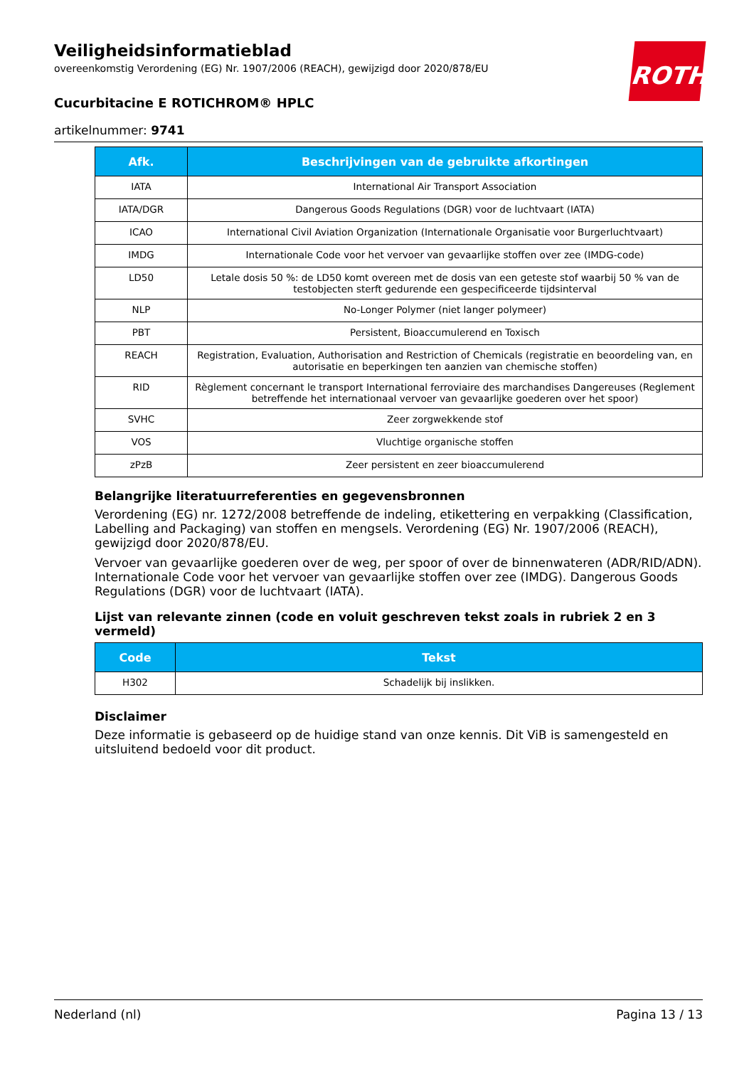ROTH
Veiligheidsinformatieblad
overeenkomstig Verordening (EG) Nr. 1907/2006 (REACH), gewijzigd door 2020/878/EU
Cucurbitacine E ROTICHROM® HPLC
artikelnummer: 9741
| Afk. | Beschrijvingen van de gebruikte afkortingen |
| --- | --- |
| IATA | International Air Transport Association |
| IATA/DGR | Dangerous Goods Regulations (DGR) voor de luchtvaart (IATA) |
| ICAO | International Civil Aviation Organization (Internationale Organisatie voor Burgerluchtvaart) |
| IMDG | Internationale Code voor het vervoer van gevaarlijke stoffen over zee (IMDG-code) |
| LD50 | Letale dosis 50 %: de LD50 komt overeen met de dosis van een geteste stof waarbij 50 % van de testobjecten sterft gedurende een gespecificeerde tijdsinterval |
| NLP | No-Longer Polymer (niet langer polymeer) |
| PBT | Persistent, Bioaccumulerend en Toxisch |
| REACH | Registration, Evaluation, Authorisation and Restriction of Chemicals (registratie en beoordeling van, en autorisatie en beperkingen ten aanzien van chemische stoffen) |
| RID | Règlement concernant le transport International ferroviaire des marchandises Dangereuses (Reglement betreffende het internationaal vervoer van gevaarlijke goederen over het spoor) |
| SVHC | Zeer zorgwekkende stof |
| VOS | Vluchtige organische stoffen |
| zPzB | Zeer persistent en zeer bioaccumulerend |
Belangrijke literatuurreferenties en gegevensbronnen
Verordening (EG) nr. 1272/2008 betreffende de indeling, etikettering en verpakking (Classification, Labelling and Packaging) van stoffen en mengsels. Verordening (EG) Nr. 1907/2006 (REACH), gewijzigd door 2020/878/EU.
Vervoer van gevaarlijke goederen over de weg, per spoor of over de binnenwateren (ADR/RID/ADN). Internationale Code voor het vervoer van gevaarlijke stoffen over zee (IMDG). Dangerous Goods Regulations (DGR) voor de luchtvaart (IATA).
Lijst van relevante zinnen (code en voluit geschreven tekst zoals in rubriek 2 en 3 vermeld)
| Code | Tekst |
| --- | --- |
| H302 | Schadelijk bij inslikken. |
Disclaimer
Deze informatie is gebaseerd op de huidige stand van onze kennis. Dit ViB is samengesteld en uitsluitend bedoeld voor dit product.
Nederland (nl) Pagina 13 / 13